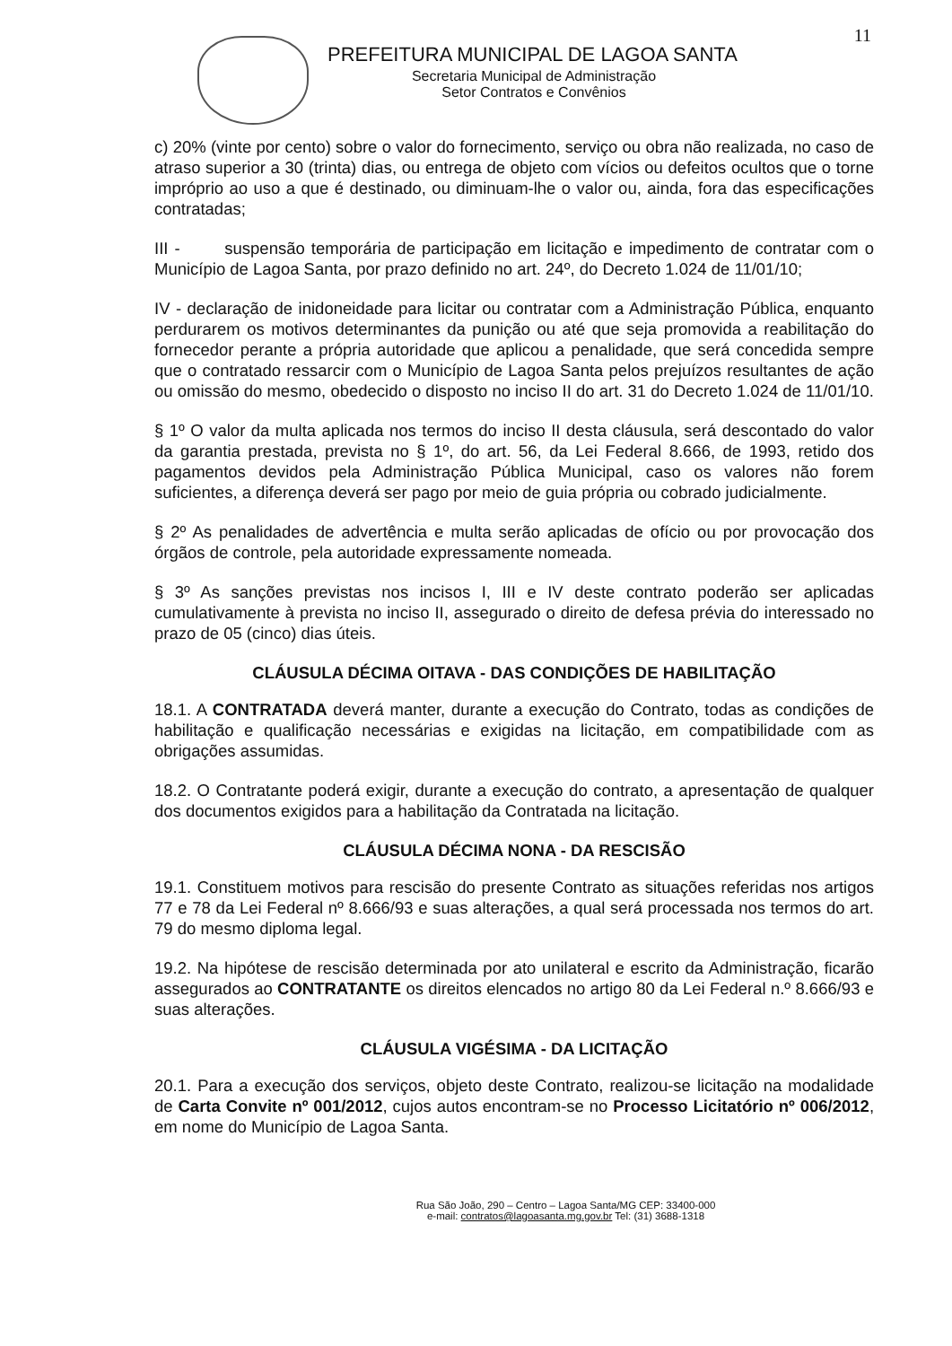11
PREFEITURA MUNICIPAL DE LAGOA SANTA
Secretaria Municipal de Administração
Setor Contratos e Convênios
c) 20% (vinte por cento) sobre o valor do fornecimento, serviço ou obra não realizada, no caso de atraso superior a 30 (trinta) dias, ou entrega de objeto com vícios ou defeitos ocultos que o torne impróprio ao uso a que é destinado, ou diminuam-lhe o valor ou, ainda, fora das especificações contratadas;
III - suspensão temporária de participação em licitação e impedimento de contratar com o Município de Lagoa Santa, por prazo definido no art. 24º, do Decreto 1.024 de 11/01/10;
IV - declaração de inidoneidade para licitar ou contratar com a Administração Pública, enquanto perdurarem os motivos determinantes da punição ou até que seja promovida a reabilitação do fornecedor perante a própria autoridade que aplicou a penalidade, que será concedida sempre que o contratado ressarcir com o Município de Lagoa Santa pelos prejuízos resultantes de ação ou omissão do mesmo, obedecido o disposto no inciso II do art. 31 do Decreto 1.024 de 11/01/10.
§ 1º O valor da multa aplicada nos termos do inciso II desta cláusula, será descontado do valor da garantia prestada, prevista no § 1º, do art. 56, da Lei Federal 8.666, de 1993, retido dos pagamentos devidos pela Administração Pública Municipal, caso os valores não forem suficientes, a diferença deverá ser pago por meio de guia própria ou cobrado judicialmente.
§ 2º As penalidades de advertência e multa serão aplicadas de ofício ou por provocação dos órgãos de controle, pela autoridade expressamente nomeada.
§ 3º As sanções previstas nos incisos I, III e IV deste contrato poderão ser aplicadas cumulativamente à prevista no inciso II, assegurado o direito de defesa prévia do interessado no prazo de 05 (cinco) dias úteis.
CLÁUSULA DÉCIMA OITAVA - DAS CONDIÇÕES DE HABILITAÇÃO
18.1. A CONTRATADA deverá manter, durante a execução do Contrato, todas as condições de habilitação e qualificação necessárias e exigidas na licitação, em compatibilidade com as obrigações assumidas.
18.2. O Contratante poderá exigir, durante a execução do contrato, a apresentação de qualquer dos documentos exigidos para a habilitação da Contratada na licitação.
CLÁUSULA DÉCIMA NONA - DA RESCISÃO
19.1. Constituem motivos para rescisão do presente Contrato as situações referidas nos artigos 77 e 78 da Lei Federal nº 8.666/93 e suas alterações, a qual será processada nos termos do art. 79 do mesmo diploma legal.
19.2. Na hipótese de rescisão determinada por ato unilateral e escrito da Administração, ficarão assegurados ao CONTRATANTE os direitos elencados no artigo 80 da Lei Federal n.º 8.666/93 e suas alterações.
CLÁUSULA VIGÉSIMA - DA LICITAÇÃO
20.1. Para a execução dos serviços, objeto deste Contrato, realizou-se licitação na modalidade de Carta Convite nº 001/2012, cujos autos encontram-se no Processo Licitatório nº 006/2012, em nome do Município de Lagoa Santa.
Rua São João, 290 – Centro – Lagoa Santa/MG CEP: 33400-000
e-mail: contratos@lagoasanta.mg.gov.br Tel: (31) 3688-1318